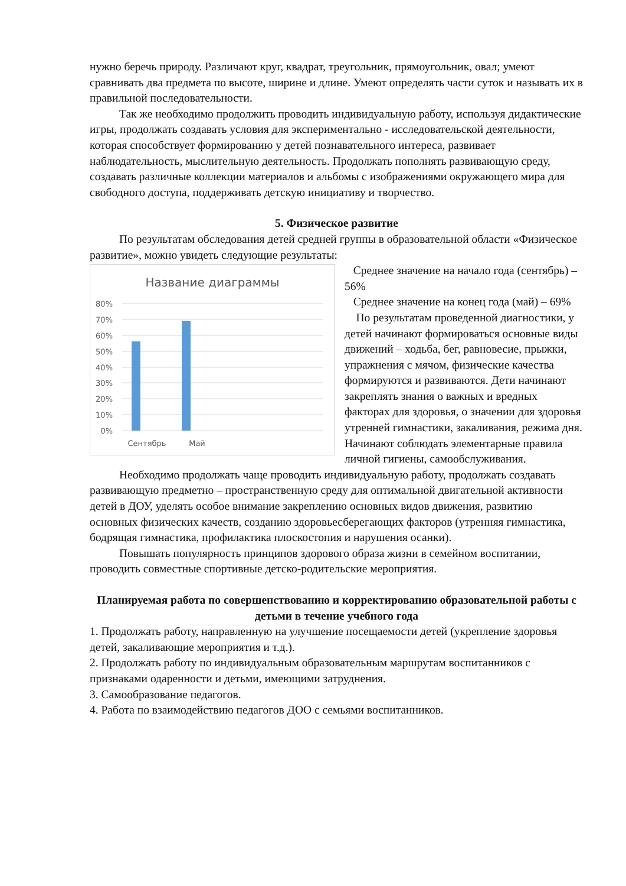нужно беречь природу. Различают круг, квадрат, треугольник, прямоугольник, овал; умеют сравнивать два предмета по высоте, ширине и длине. Умеют определять части суток и называть их в правильной последовательности.
Так же необходимо продолжить проводить индивидуальную работу, используя дидактические игры, продолжать создавать условия для экспериментально - исследовательской деятельности, которая способствует формированию у детей познавательного интереса, развивает наблюдательность, мыслительную деятельность. Продолжать пополнять развивающую среду, создавать различные коллекции материалов и альбомы с изображениями окружающего мира для свободного доступа, поддерживать детскую инициативу и творчество.
5. Физическое развитие
По результатам обследования детей средней группы в образовательной области «Физическое развитие», можно увидеть следующие результаты:
Название диаграммы
80%
70%
60%
50%
40%
30%
20%
10%
0%
Сентябрь
Май
Среднее значение на начало года (сентябрь) – 56%
Среднее значение на конец года (май) – 69%
По результатам проведенной диагностики, у детей начинают формироваться основные виды движений – ходьба, бег, равновесие, прыжки, упражнения с мячом, физические качества формируются и развиваются. Дети начинают закреплять знания о важных и вредных факторах для здоровья, о значении для здоровья утренней гимнастики, закаливания, режима дня. Начинают соблюдать элементарные правила личной гигиены, самообслуживания.
Необходимо продолжать чаще проводить индивидуальную работу, продолжать создавать развивающую предметно – пространственную среду для оптимальной двигательной активности детей в ДОУ, уделять особое внимание закреплению основных видов движения, развитию основных физических качеств, созданию здоровьесберегающих факторов (утренняя гимнастика, бодрящая гимнастика, профилактика плоскостопия и нарушения осанки).
Повышать популярность принципов здорового образа жизни в семейном воспитании,
проводить совместные спортивные детско-родительские мероприятия.
Планируемая работа по совершенствованию и корректированию образовательной работы с детьми в течение учебного года
1. Продолжать работу, направленную на улучшение посещаемости детей (укрепление здоровья детей, закаливающие мероприятия и т.д.).
2. Продолжать работу по индивидуальным образовательным маршрутам воспитанников с признаками одаренности и детьми, имеющими затруднения.
3. Самообразование педагогов.
4. Работа по взаимодействию педагогов ДОО с семьями воспитанников.